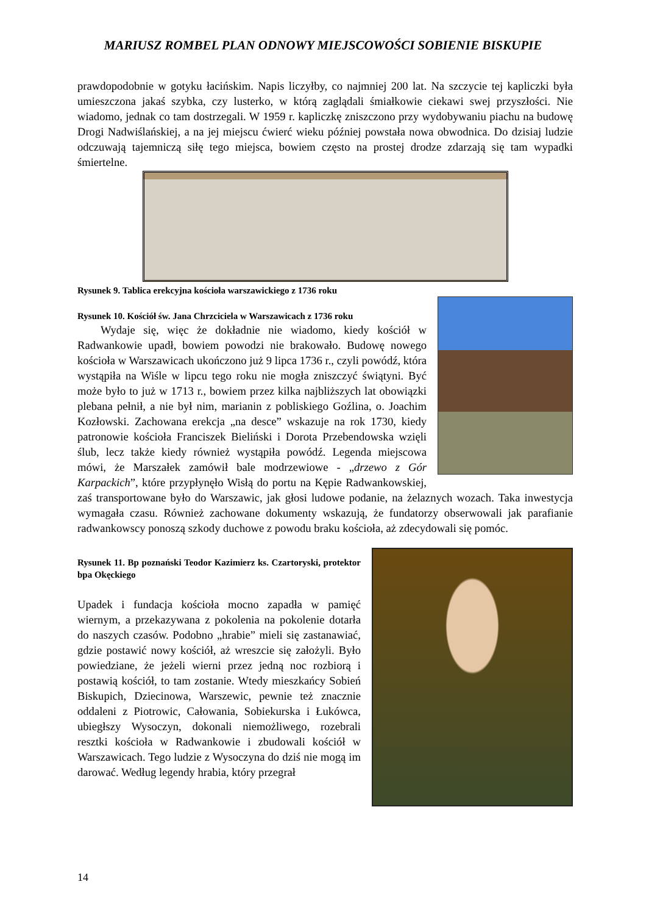MARIUSZ ROMBEL PLAN ODNOWY MIEJSCOWOŚCI SOBIENIE BISKUPIE
prawdopodobnie w gotyku łacińskim. Napis liczyłby, co najmniej 200 lat. Na szczycie tej kapliczki była umieszczona jakaś szybka, czy lusterko, w którą zaglądali śmiałkowie ciekawi swej przyszłości. Nie wiadomo, jednak co tam dostrzegali. W 1959 r. kapliczkę zniszczono przy wydobywaniu piachu na budowę Drogi Nadwiślańskiej, a na jej miejscu ćwierć wieku później powstała nowa obwodnica. Do dzisiaj ludzie odczuwają tajemniczą siłę tego miejsca, bowiem często na prostej drodze zdarzają się tam wypadki śmiertelne.
Rysunek 9. Tablica erekcyjna kościoła warszawickiego z 1736 roku
Rysunek 10. Kościół św. Jana Chrzciciela w Warszawicach z 1736 roku
Wydaje się, więc że dokładnie nie wiadomo, kiedy kościół w Radwankowie upadł, bowiem powodzi nie brakowało. Budowę nowego kościoła w Warszawicach ukończono już 9 lipca 1736 r., czyli powódź, która wystąpiła na Wiśle w lipcu tego roku nie mogła zniszczyć świątyni. Być może było to już w 1713 r., bowiem przez kilka najbliższych lat obowiązki plebana pełnił, a nie był nim, marianin z pobliskiego Goźlina, o. Joachim Kozłowski. Zachowana erekcja „na desce” wskazuje na rok 1730, kiedy patronowie kościoła Franciszek Bieliński i Dorota Przebendowska wzięli ślub, lecz także kiedy również wystąpiła powódź. Legenda miejscowa mówi, że Marszałek zamówił bale modrzewiowe - „drzewo z Gór Karpackich”, które przypłynęło Wisłą do portu na Kępie Radwankowskiej, zaś transportowane było do Warszawic, jak głosi ludowe podanie, na żelaznych wozach. Taka inwestycja wymagała czasu. Również zachowane dokumenty wskazują, że fundatorzy obserwowali jak parafianie radwankowscy ponoszą szkody duchowe z powodu braku kościoła, aż zdecydowali się pomóc.
Rysunek 11. Bp poznański Teodor Kazimierz ks. Czartoryski, protektor bpa Okęckiego
Upadek i fundacja kościoła mocno zapadła w pamięć wiernym, a przekazywana z pokolenia na pokolenie dotarła do naszych czasów. Podobno „hrabie” mieli się zastanawiać, gdzie postawić nowy kościół, aż wreszcie się założyli. Było powiedziane, że jeżeli wierni przez jedną noc rozbiorą i postawią kościół, to tam zostanie. Wtedy mieszkańcy Sobień Biskupich, Dziecinowa, Warszewic, pewnie też znacznie oddaleni z Piotrowic, Całowania, Sobiekurska i Łukówca, ubiegłszy Wysoczyn, dokonali niemożliwego, rozebrali resztki kościoła w Radwankowie i zbudowali kościół w Warszawicach. Tego ludzie z Wysoczyna do dziś nie mogą im darować. Według legendy hrabia, który przegrał
14